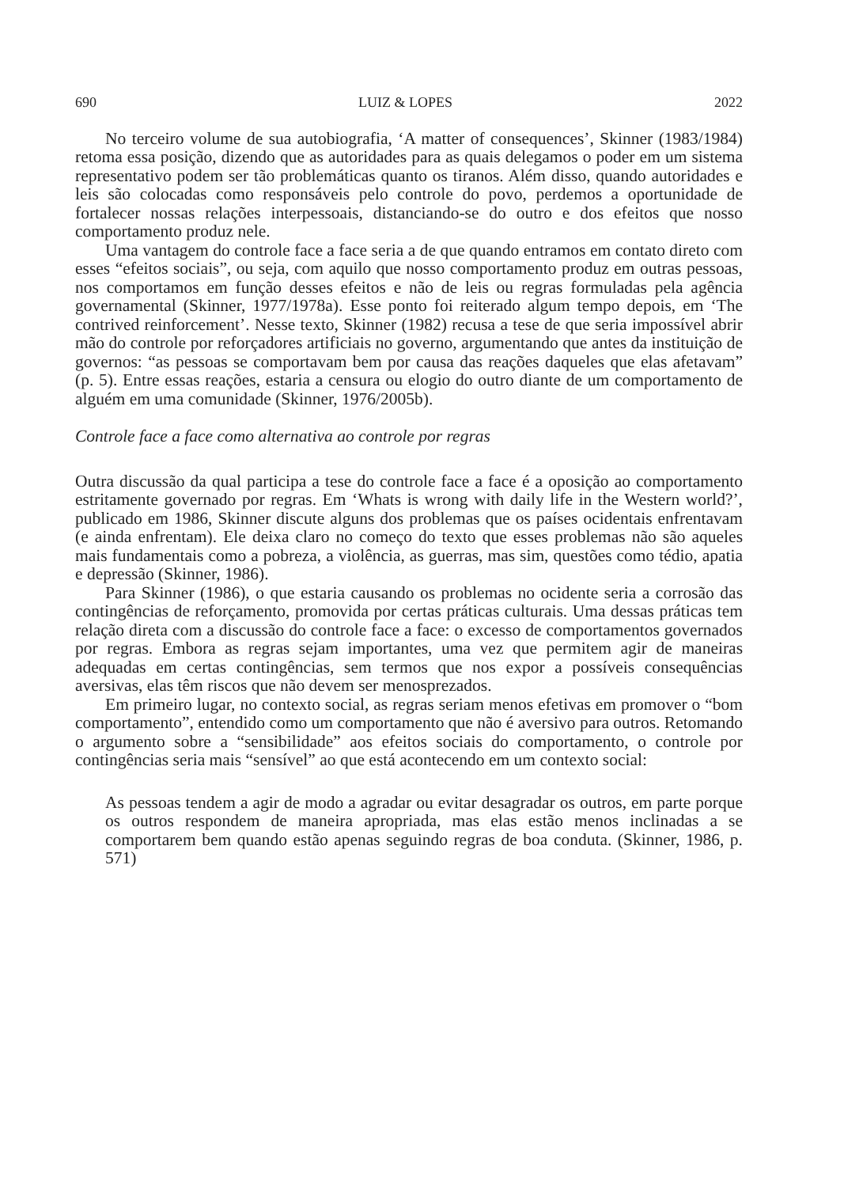690 LUIZ & LOPES 2022
No terceiro volume de sua autobiografia, ‘A matter of consequences’, Skinner (1983/1984) retoma essa posição, dizendo que as autoridades para as quais delegamos o poder em um sistema representativo podem ser tão problemáticas quanto os tiranos. Além disso, quando autoridades e leis são colocadas como responsáveis pelo controle do povo, perdemos a oportunidade de fortalecer nossas relações interpessoais, distanciando-se do outro e dos efeitos que nosso comportamento produz nele.
Uma vantagem do controle face a face seria a de que quando entramos em contato direto com esses “efeitos sociais”, ou seja, com aquilo que nosso comportamento produz em outras pessoas, nos comportamos em função desses efeitos e não de leis ou regras formuladas pela agência governamental (Skinner, 1977/1978a). Esse ponto foi reiterado algum tempo depois, em ‘The contrived reinforcement’. Nesse texto, Skinner (1982) recusa a tese de que seria impossível abrir mão do controle por reforçadores artificiais no governo, argumentando que antes da instituição de governos: “as pessoas se comportavam bem por causa das reações daqueles que elas afetavam” (p. 5). Entre essas reações, estaria a censura ou elogio do outro diante de um comportamento de alguém em uma comunidade (Skinner, 1976/2005b).
Controle face a face como alternativa ao controle por regras
Outra discussão da qual participa a tese do controle face a face é a oposição ao comportamento estritamente governado por regras. Em ‘Whats is wrong with daily life in the Western world?’, publicado em 1986, Skinner discute alguns dos problemas que os países ocidentais enfrentavam (e ainda enfrentam). Ele deixa claro no começo do texto que esses problemas não são aqueles mais fundamentais como a pobreza, a violência, as guerras, mas sim, questões como tédio, apatia e depressão (Skinner, 1986).
Para Skinner (1986), o que estaria causando os problemas no ocidente seria a corrosão das contingências de reforçamento, promovida por certas práticas culturais. Uma dessas práticas tem relação direta com a discussão do controle face a face: o excesso de comportamentos governados por regras. Embora as regras sejam importantes, uma vez que permitem agir de maneiras adequadas em certas contingências, sem termos que nos expor a possíveis consequências aversivas, elas têm riscos que não devem ser menosprezados.
Em primeiro lugar, no contexto social, as regras seriam menos efetivas em promover o “bom comportamento”, entendido como um comportamento que não é aversivo para outros. Retomando o argumento sobre a “sensibilidade” aos efeitos sociais do comportamento, o controle por contingências seria mais “sensível” ao que está acontecendo em um contexto social:
As pessoas tendem a agir de modo a agradar ou evitar desagradar os outros, em parte porque os outros respondem de maneira apropriada, mas elas estão menos inclinadas a se comportarem bem quando estão apenas seguindo regras de boa conduta. (Skinner, 1986, p. 571)